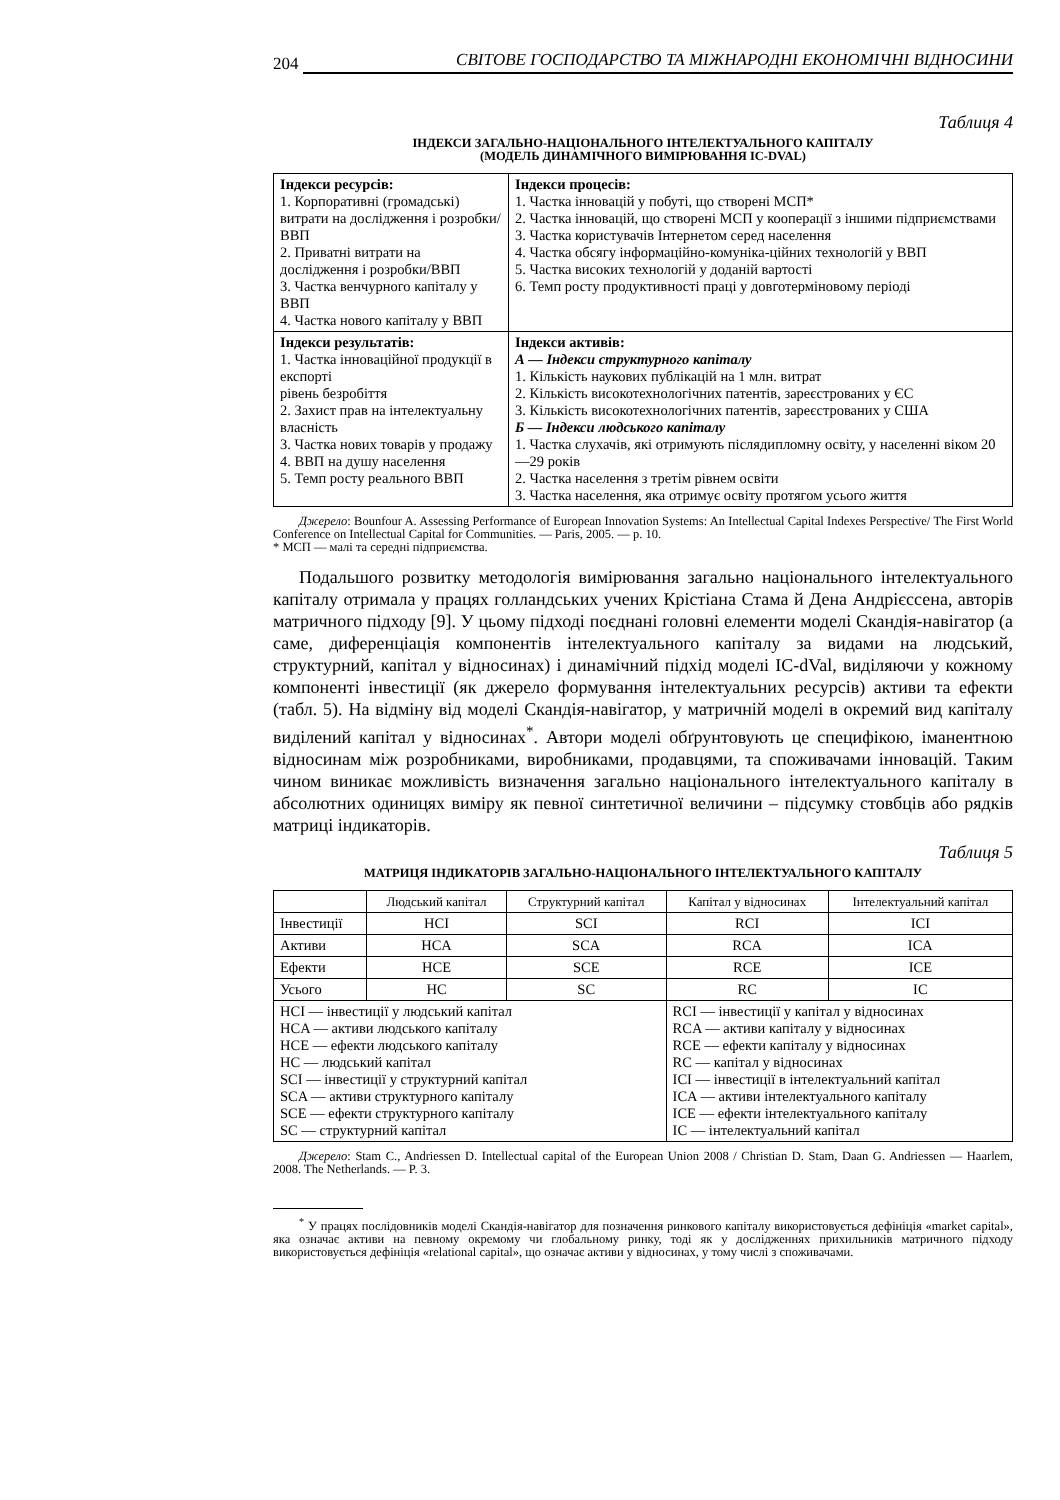204 СВІТОВЕ ГОСПОДАРСТВО ТА МІЖНАРОДНІ ЕКОНОМІЧНІ ВІДНОСИНИ
Таблиця 4
ІНДЕКСИ ЗАГАЛЬНО-НАЦІОНАЛЬНОГО ІНТЕЛЕКТУАЛЬНОГО КАПІТАЛУ
(МОДЕЛЬ ДИНАМІЧНОГО ВИМІРЮВАННЯ IC-DVAL)
| Індекси ресурсів: 1. Корпоративні (громадські) витрати на дослідження і розробки/ВВП 2. Приватні витрати на дослідження і розробки/ВВП 3. Частка венчурного капіталу у ВВП 4. Частка нового капіталу у ВВП | Індекси процесів: 1. Частка інновацій у побуті, що створені МСП* 2. Частка інновацій, що створені МСП у кооперації з іншими підприємствами 3. Частка користувачів Інтернетом серед населення 4. Частка обсягу інформаційно-комуніка-ційних технологій у ВВП 5. Частка високих технологій у доданій вартості 6. Темп росту продуктивності праці у довготерміновому періоді |
| Індекси результатів: 1. Частка інноваційної продукції в експорті рівень безробіття 2. Захист прав на інтелектуальну власність 3. Частка нових товарів у продажу 4. ВВП на душу населення 5. Темп росту реального ВВП | Індекси активів: А — Індекси структурного капіталу 1. Кількість наукових публікацій на 1 млн. витрат 2. Кількість високотехнологічних патентів, зареєстрованих у ЄС 3. Кількість високотехнологічних патентів, зареєстрованих у США Б — Індекси людського капіталу 1. Частка слухачів, які отримують післядипломну освіту, у населенні віком 20—29 років 2. Частка населення з третім рівнем освіти 3. Частка населення, яка отримує освіту протягом усього життя |
Джерело: Bounfour A. Assessing Performance of European Innovation Systems: An Intellectual Capital Indexes Perspective/ The First World Conference on Intellectual Capital for Communities. — Paris, 2005. — p. 10.
* МСП — малі та середні підприємства.
Подальшого розвитку методологія вимірювання загально національного інтелектуального капіталу отримала у працях голландських учених Крістіана Стама й Дена Андрієссена, авторів матричного підходу [9]. У цьому підході поєднані головні елементи моделі Скандія-навігатор (а саме, диференціація компонентів інтелектуального капіталу за видами на людський, структурний, капітал у відносинах) і динамічний підхід моделі IC-dVal, виділяючи у кожному компоненті інвестиції (як джерело формування інтелектуальних ресурсів) активи та ефекти (табл. 5). На відміну від моделі Скандія-навігатор, у матричній моделі в окремий вид капіталу виділений капітал у відносинах<sup>*</sup>. Автори моделі обґрунтовують це специфікою, іманентною відносинам між розробниками, виробниками, продавцями, та споживачами інновацій. Таким чином виникає можливість визначення загально національного інтелектуального капіталу в абсолютних одиницях виміру як певної синтетичної величини – підсумку стовбців або рядків матриці індикаторів.
Таблиця 5
МАТРИЦЯ ІНДИКАТОРІВ ЗАГАЛЬНО-НАЦІОНАЛЬНОГО ІНТЕЛЕКТУАЛЬНОГО КАПІТАЛУ
| | Людський капітал | Структурний капітал | Капітал у відносинах | Інтелектуальний капітал |
| --- | --- | --- | --- | --- |
| Інвестиції | HCI | SCI | RCI | ICI |
| Активи | HCA | SCA | RCA | ICA |
| Ефекти | HCE | SCE | RCE | ICE |
| Усього | HC | SC | RC | IC |
| HCI — інвестиції у людський капітал HCA — активи людського капіталу HCE — ефекти людського капіталу HC — людський капітал SCI — інвестиції у структурний капітал SCA — активи структурного капіталу SCE — ефекти структурного капіталу SC — структурний капітал | | | RCI — інвестиції у капітал у відносинах RCA — активи капіталу у відносинах RCE — ефекти капіталу у відносинах RC — капітал у відносинах ICI — інвестиції в інтелектуальний капітал ICA — активи інтелектуального капіталу ICE — ефекти інтелектуального капіталу IC — інтелектуальний капітал | |
Джерело: Stam C., Andriessen D. Intellectual capital of the European Union 2008 / Christian D. Stam, Daan G. Andriessen — Haarlem, 2008. The Netherlands. — P. 3.
<sup>*</sup> У працях послідовників моделі Скандія-навігатор для позначення ринкового капіталу використовується дефініція «market capital», яка означає активи на певному окремому чи глобальному ринку, тоді як у дослідженнях прихильників матричного підходу використовується дефініція «relational capital», що означає активи у відносинах, у тому числі з споживачами.